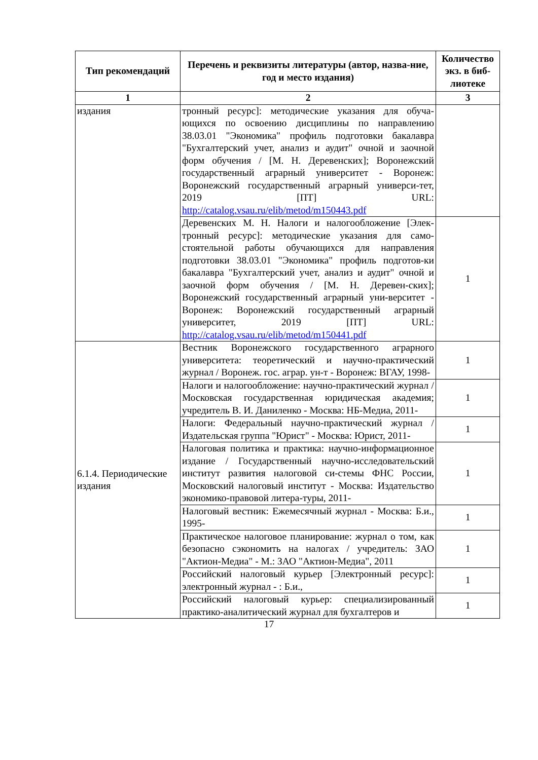| Тип рекомендаций | Перечень и реквизиты литературы (автор, назва-ние, год и место издания) | Количество экз. в биб-лиотеке |
| --- | --- | --- |
| 1 | 2 | 3 |
| издания | тронный ресурс]: методические указания для обуча-ющихся по освоению дисциплины по направлению 38.03.01 "Экономика" профиль подготовки бакалавра "Бухгалтерский учет, анализ и аудит" очной и заочной форм обучения / [М. Н. Деревенских]; Воронежский государственный аграрный университет - Воронеж: Воронежский государственный аграрный универси-тет, 2019 [ПТ] URL: http://catalog.vsau.ru/elib/metod/m150443.pdf | |
| | Деревенских М. Н. Налоги и налогообложение [Элек-тронный ресурс]: методические указания для само-стоятельной работы обучающихся для направления подготовки 38.03.01 "Экономика" профиль подготов-ки бакалавра "Бухгалтерский учет, анализ и аудит" очной и заочной форм обучения / [М. Н. Деревен-ских]; Воронежский государственный аграрный уни-верситет - Воронеж: Воронежский государственный аграрный университет, 2019 [ПТ] URL: http://catalog.vsau.ru/elib/metod/m150441.pdf | 1 |
| 6.1.4. Периодические издания | Вестник Воронежского государственного аграрного университета: теоретический и научно-практический журнал / Воронеж. гос. аграр. ун-т - Воронеж: ВГАУ, 1998- | 1 |
| | Налоги и налогообложение: научно-практический журнал / Московская государственная юридическая академия; учредитель В. И. Даниленко - Москва: НБ-Медиа, 2011- | 1 |
| | Налоги: Федеральный научно-практический журнал / Издательская группа "Юрист" - Москва: Юрист, 2011- | 1 |
| | Налоговая политика и практика: научно-информационное издание / Государственный научно-исследовательский институт развития налоговой си-стемы ФНС России, Московский налоговый институт - Москва: Издательство экономико-правовой литера-туры, 2011- | 1 |
| | Налоговый вестник: Ежемесячный журнал - Москва: Б.и., 1995- | 1 |
| | Практическое налоговое планирование: журнал о том, как безопасно сэкономить на налогах / учредитель: ЗАО "Актион-Медиа" - М.: ЗАО "Актион-Медиа", 2011 | 1 |
| | Российский налоговый курьер [Электронный ресурс]: электронный журнал - : Б.и., | 1 |
| | Российский налоговый курьер: специализированный практико-аналитический журнал для бухгалтеров и | 1 |
17